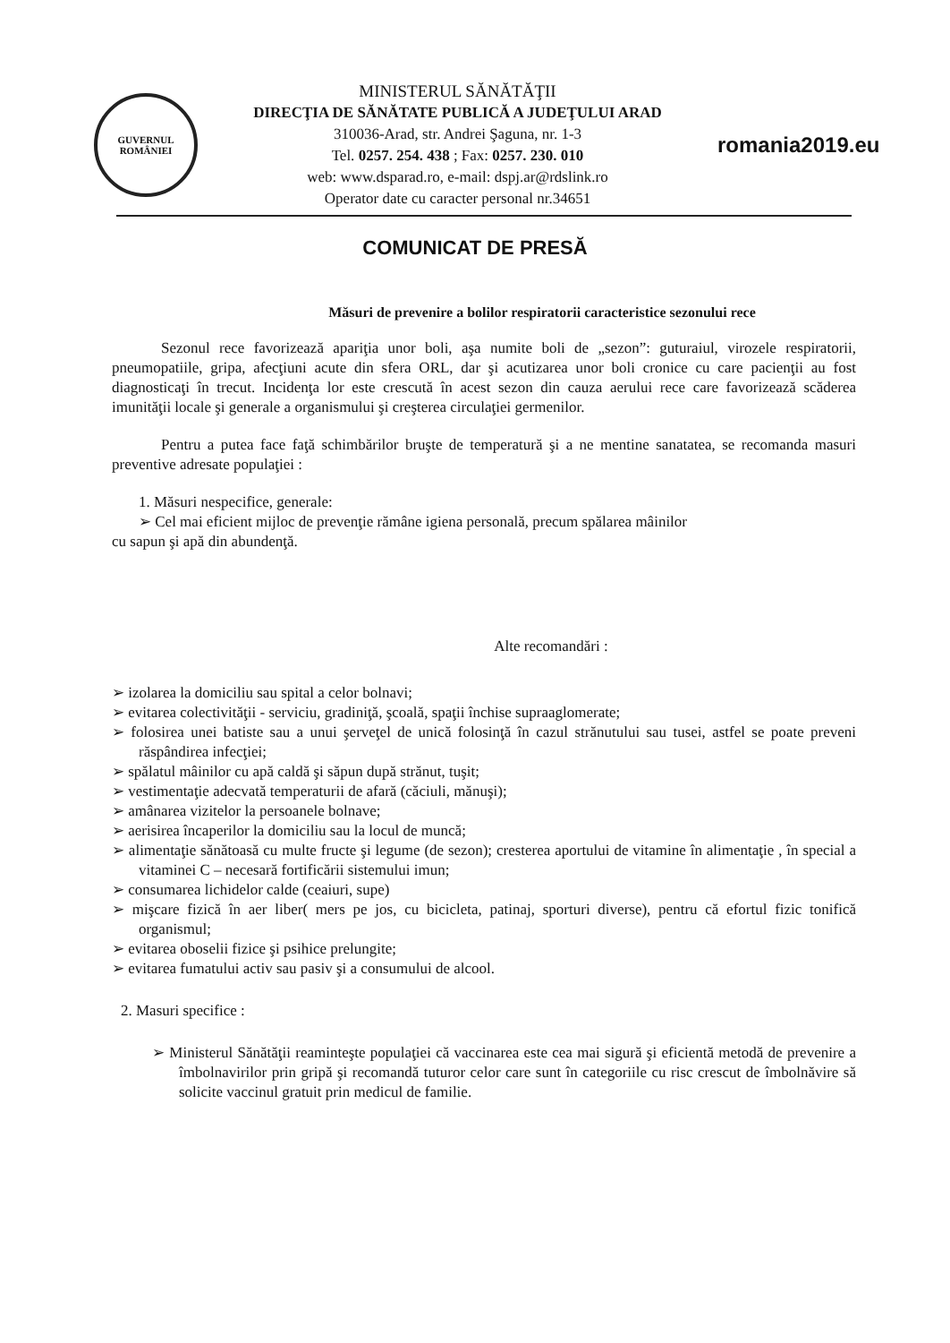GUVERNUL
ROMÂNIEI
MINISTERUL SĂNĂTĂŢII
DIRECŢIA DE SĂNĂTATE PUBLICĂ A JUDEŢULUI ARAD
310036-Arad, str. Andrei Şaguna, nr. 1-3
Tel. 0257. 254. 438 ; Fax: 0257. 230. 010
web: www.dsparad.ro, e-mail: dspj.ar@rdslink.ro
Operator date cu caracter personal nr.34651
romania2019.eu
COMUNICAT DE PRESĂ
Măsuri de prevenire a bolilor respiratorii caracteristice sezonului rece
Sezonul rece favorizează apariţia unor boli, aşa numite boli de „sezon”: guturaiul, virozele respiratorii, pneumopatiile, gripa, afecţiuni acute din sfera ORL, dar şi acutizarea unor boli cronice cu care pacienţii au fost diagnosticaţi în trecut. Incidenţa lor este crescută în acest sezon din cauza aerului rece care favorizează scăderea imunităţii locale şi generale a organismului şi creşterea circulaţiei germenilor.
Pentru a putea face faţă schimbărilor bruşte de temperatură şi a ne mentine sanatatea, se recomanda masuri preventive adresate populaţiei :
1. Măsuri nespecifice, generale:
➢ Cel mai eficient mijloc de prevenţie rămâne igiena personală, precum spălarea mâinilor
cu sapun şi apă din abundenţă.
Alte recomandări :
➢ izolarea la domiciliu sau spital a celor bolnavi;
➢ evitarea colectivităţii - serviciu, gradiniţă, şcoală, spaţii închise supraaglomerate;
➢ folosirea unei batiste sau a unui şerveţel de unică folosinţă în cazul strănutului sau tusei, astfel se poate preveni răspândirea infecţiei;
➢ spălatul mâinilor cu apă caldă şi săpun după strănut, tuşit;
➢ vestimentaţie adecvată temperaturii de afară (căciuli, mănuşi);
➢ amânarea vizitelor la persoanele bolnave;
➢ aerisirea încaperilor la domiciliu sau la locul de muncă;
➢ alimentaţie sănătoasă cu multe fructe şi legume (de sezon); cresterea aportului de vitamine în alimentaţie , în special a vitaminei C – necesară fortificării sistemului imun;
➢ consumarea lichidelor calde (ceaiuri, supe)
➢ mişcare fizică în aer liber( mers pe jos, cu bicicleta, patinaj, sporturi diverse), pentru că efortul fizic tonifică organismul;
➢ evitarea oboselii fizice şi psihice prelungite;
➢ evitarea fumatului activ sau pasiv şi a consumului de alcool.
2. Masuri specifice :
➢ Ministerul Sănătăţii reaminteşte populaţiei că vaccinarea este cea mai sigură şi eficientă metodă de prevenire a îmbolnavirilor prin gripă şi recomandă tuturor celor care sunt în categoriile cu risc crescut de îmbolnăvire să solicite vaccinul gratuit prin medicul de familie.